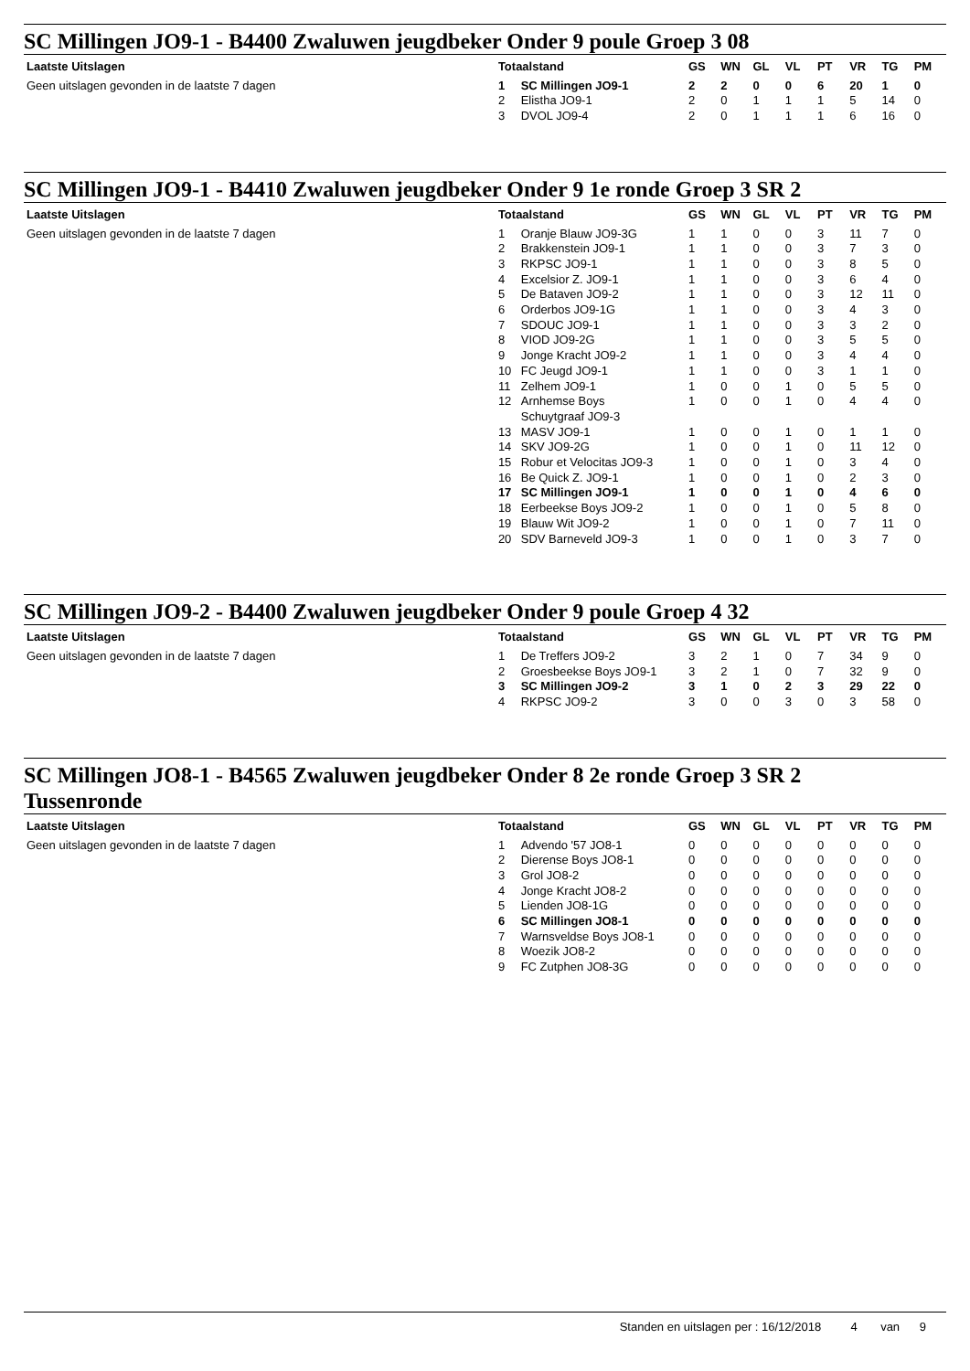SC Millingen JO9-1 - B4400 Zwaluwen jeugdbeker Onder 9 poule Groep 3 08
Laatste Uitslagen
Geen uitslagen gevonden in de laatste 7 dagen
| Totaalstand | | GS | WN | GL | VL | PT | VR | TG | PM |
| --- | --- | --- | --- | --- | --- | --- | --- | --- | --- |
| 1 | SC Millingen JO9-1 | 2 | 2 | 0 | 0 | 6 | 20 | 1 | 0 |
| 2 | Elistha JO9-1 | 2 | 0 | 1 | 1 | 1 | 5 | 14 | 0 |
| 3 | DVOL JO9-4 | 2 | 0 | 1 | 1 | 1 | 6 | 16 | 0 |
SC Millingen JO9-1 - B4410 Zwaluwen jeugdbeker Onder 9 1e ronde Groep 3 SR 2
Laatste Uitslagen
Geen uitslagen gevonden in de laatste 7 dagen
| Totaalstand | | GS | WN | GL | VL | PT | VR | TG | PM |
| --- | --- | --- | --- | --- | --- | --- | --- | --- | --- |
| 1 | Oranje Blauw JO9-3G | 1 | 1 | 0 | 0 | 3 | 11 | 7 | 0 |
| 2 | Brakkenstein JO9-1 | 1 | 1 | 0 | 0 | 3 | 7 | 3 | 0 |
| 3 | RKPSC JO9-1 | 1 | 1 | 0 | 0 | 3 | 8 | 5 | 0 |
| 4 | Excelsior Z. JO9-1 | 1 | 1 | 0 | 0 | 3 | 6 | 4 | 0 |
| 5 | De Bataven JO9-2 | 1 | 1 | 0 | 0 | 3 | 12 | 11 | 0 |
| 6 | Orderbos JO9-1G | 1 | 1 | 0 | 0 | 3 | 4 | 3 | 0 |
| 7 | SDOUC JO9-1 | 1 | 1 | 0 | 0 | 3 | 3 | 2 | 0 |
| 8 | VIOD JO9-2G | 1 | 1 | 0 | 0 | 3 | 5 | 5 | 0 |
| 9 | Jonge Kracht JO9-2 | 1 | 1 | 0 | 0 | 3 | 4 | 4 | 0 |
| 10 | FC Jeugd JO9-1 | 1 | 1 | 0 | 0 | 3 | 1 | 1 | 0 |
| 11 | Zelhem JO9-1 | 1 | 0 | 0 | 1 | 0 | 5 | 5 | 0 |
| 12 | Arnhemse Boys Schuytgraaf JO9-3 | 1 | 0 | 0 | 1 | 0 | 4 | 4 | 0 |
| 13 | MASV JO9-1 | 1 | 0 | 0 | 1 | 0 | 1 | 1 | 0 |
| 14 | SKV JO9-2G | 1 | 0 | 0 | 1 | 0 | 11 | 12 | 0 |
| 15 | Robur et Velocitas JO9-3 | 1 | 0 | 0 | 1 | 0 | 3 | 4 | 0 |
| 16 | Be Quick Z. JO9-1 | 1 | 0 | 0 | 1 | 0 | 2 | 3 | 0 |
| 17 | SC Millingen JO9-1 | 1 | 0 | 0 | 1 | 0 | 4 | 6 | 0 |
| 18 | Eerbeekse Boys JO9-2 | 1 | 0 | 0 | 1 | 0 | 5 | 8 | 0 |
| 19 | Blauw Wit JO9-2 | 1 | 0 | 0 | 1 | 0 | 7 | 11 | 0 |
| 20 | SDV Barneveld JO9-3 | 1 | 0 | 0 | 1 | 0 | 3 | 7 | 0 |
SC Millingen JO9-2 - B4400 Zwaluwen jeugdbeker Onder 9 poule Groep 4 32
Laatste Uitslagen
Geen uitslagen gevonden in de laatste 7 dagen
| Totaalstand | | GS | WN | GL | VL | PT | VR | TG | PM |
| --- | --- | --- | --- | --- | --- | --- | --- | --- | --- |
| 1 | De Treffers JO9-2 | 3 | 2 | 1 | 0 | 7 | 34 | 9 | 0 |
| 2 | Groesbeekse Boys JO9-1 | 3 | 2 | 1 | 0 | 7 | 32 | 9 | 0 |
| 3 | SC Millingen JO9-2 | 3 | 1 | 0 | 2 | 3 | 29 | 22 | 0 |
| 4 | RKPSC JO9-2 | 3 | 0 | 0 | 3 | 0 | 3 | 58 | 0 |
SC Millingen JO8-1 - B4565 Zwaluwen jeugdbeker Onder 8 2e ronde Groep 3 SR 2
Tussenronde
Laatste Uitslagen
Geen uitslagen gevonden in de laatste 7 dagen
| Totaalstand | | GS | WN | GL | VL | PT | VR | TG | PM |
| --- | --- | --- | --- | --- | --- | --- | --- | --- | --- |
| 1 | Advendo '57 JO8-1 | 0 | 0 | 0 | 0 | 0 | 0 | 0 | 0 |
| 2 | Dierense Boys JO8-1 | 0 | 0 | 0 | 0 | 0 | 0 | 0 | 0 |
| 3 | Grol JO8-2 | 0 | 0 | 0 | 0 | 0 | 0 | 0 | 0 |
| 4 | Jonge Kracht JO8-2 | 0 | 0 | 0 | 0 | 0 | 0 | 0 | 0 |
| 5 | Lienden JO8-1G | 0 | 0 | 0 | 0 | 0 | 0 | 0 | 0 |
| 6 | SC Millingen JO8-1 | 0 | 0 | 0 | 0 | 0 | 0 | 0 | 0 |
| 7 | Warnsveldse Boys JO8-1 | 0 | 0 | 0 | 0 | 0 | 0 | 0 | 0 |
| 8 | Woezik JO8-2 | 0 | 0 | 0 | 0 | 0 | 0 | 0 | 0 |
| 9 | FC Zutphen JO8-3G | 0 | 0 | 0 | 0 | 0 | 0 | 0 | 0 |
Standen en uitslagen per : 16/12/2018 4 van 9